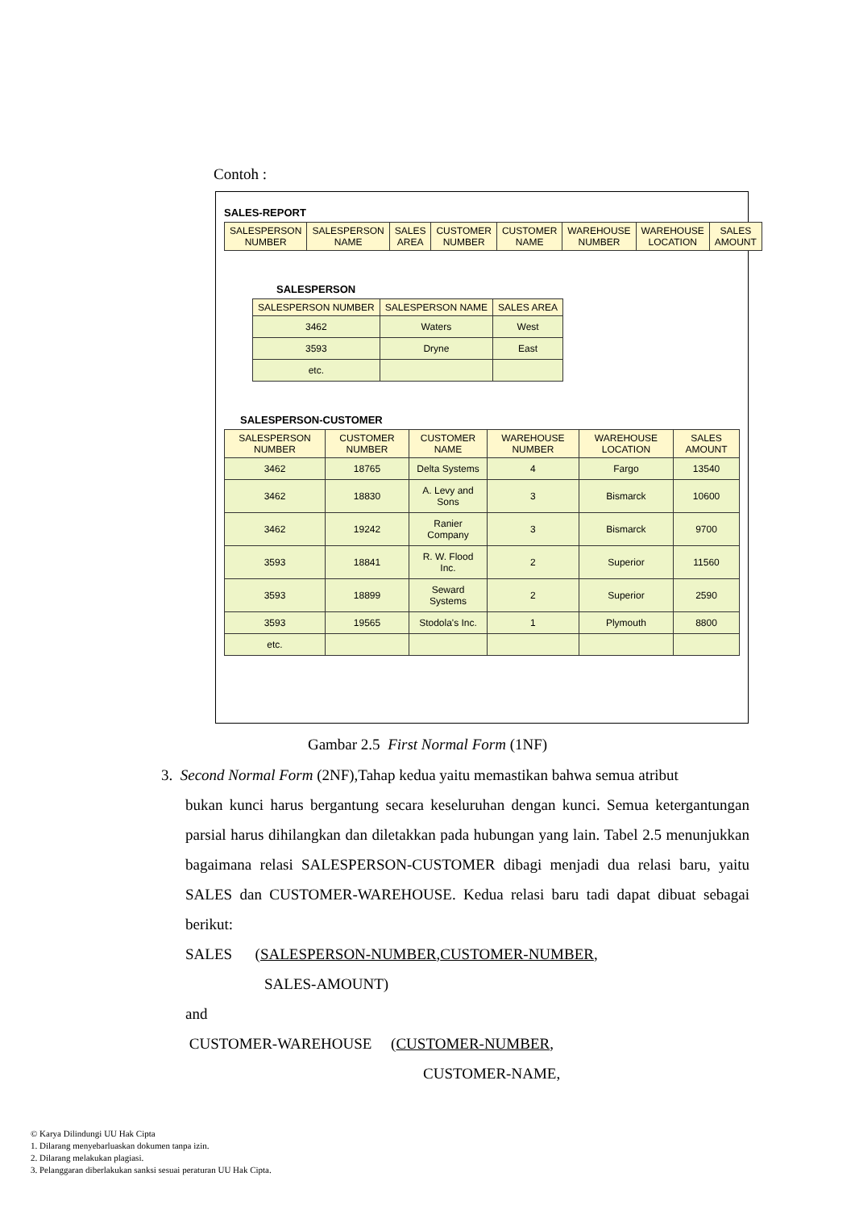Contoh :
SALES-REPORT
| SALESPERSON NUMBER | SALESPERSON NAME | SALES AREA | CUSTOMER NUMBER | CUSTOMER NAME | WAREHOUSE NUMBER | WAREHOUSE LOCATION | SALES AMOUNT |
| --- | --- | --- | --- | --- | --- | --- | --- |
SALESPERSON
| SALESPERSON NUMBER | SALESPERSON NAME | SALES AREA |
| --- | --- | --- |
| 3462 | Waters | West |
| 3593 | Dryne | East |
| etc. | | |
SALESPERSON-CUSTOMER
| SALESPERSON NUMBER | CUSTOMER NUMBER | CUSTOMER NAME | WAREHOUSE NUMBER | WAREHOUSE LOCATION | SALES AMOUNT |
| --- | --- | --- | --- | --- | --- |
| 3462 | 18765 | Delta Systems | 4 | Fargo | 13540 |
| 3462 | 18830 | A. Levy and Sons | 3 | Bismarck | 10600 |
| 3462 | 19242 | Ranier Company | 3 | Bismarck | 9700 |
| 3593 | 18841 | R. W. Flood Inc. | 2 | Superior | 11560 |
| 3593 | 18899 | Seward Systems | 2 | Superior | 2590 |
| 3593 | 19565 | Stodola's Inc. | 1 | Plymouth | 8800 |
| etc. | | | | | |
Gambar 2.5 First Normal Form (1NF)
3. Second Normal Form (2NF),Tahap kedua yaitu memastikan bahwa semua atribut
bukan kunci harus bergantung secara keseluruhan dengan kunci. Semua ketergantungan parsial harus dihilangkan dan diletakkan pada hubungan yang lain. Tabel 2.5 menunjukkan bagaimana relasi SALESPERSON-CUSTOMER dibagi menjadi dua relasi baru, yaitu SALES dan CUSTOMER-WAREHOUSE. Kedua relasi baru tadi dapat dibuat sebagai berikut:
SALES (SALESPERSON-NUMBER,CUSTOMER-NUMBER,
SALES-AMOUNT)
and
CUSTOMER-WAREHOUSE (CUSTOMER-NUMBER,
CUSTOMER-NAME,
© Karya Dilindungi UU Hak Cipta
1. Dilarang menyebarluaskan dokumen tanpa izin.
2. Dilarang melakukan plagiasi.
3. Pelanggaran diberlakukan sanksi sesuai peraturan UU Hak Cipta.